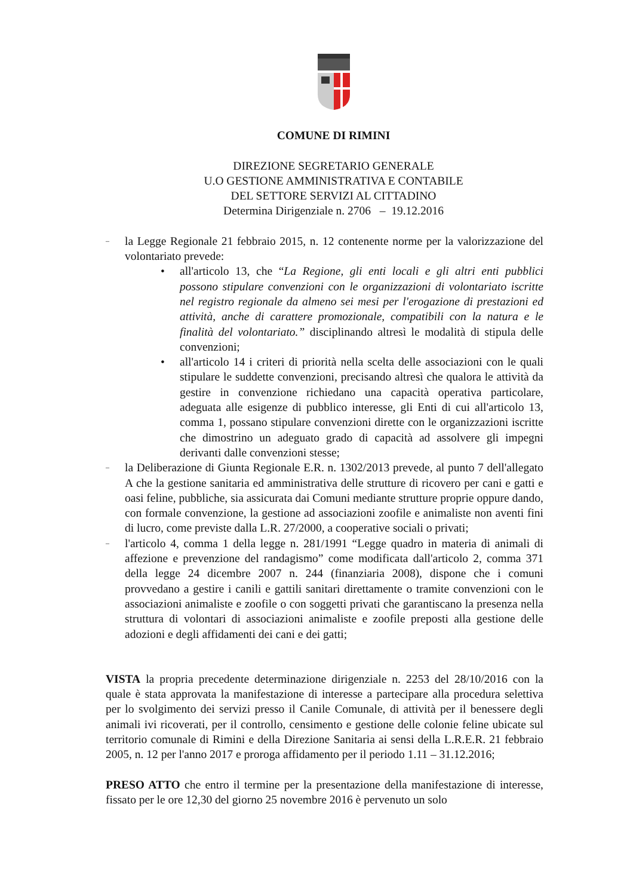COMUNE DI RIMINI
DIREZIONE SEGRETARIO GENERALE
U.O GESTIONE AMMINISTRATIVA E CONTABILE
DEL SETTORE SERVIZI AL CITTADINO
Determina Dirigenziale n. 2706 – 19.12.2016
–
la Legge Regionale 21 febbraio 2015, n. 12 contenente norme per la valorizzazione del volontariato prevede:
• all'articolo 13, che “La Regione, gli enti locali e gli altri enti pubblici possono stipulare convenzioni con le organizzazioni di volontariato iscritte nel registro regionale da almeno sei mesi per l'erogazione di prestazioni ed attività, anche di carattere promozionale, compatibili con la natura e le finalità del volontariato.” disciplinando altresì le modalità di stipula delle convenzioni;
• all'articolo 14 i criteri di priorità nella scelta delle associazioni con le quali stipulare le suddette convenzioni, precisando altresì che qualora le attività da gestire in convenzione richiedano una capacità operativa particolare, adeguata alle esigenze di pubblico interesse, gli Enti di cui all'articolo 13, comma 1, possano stipulare convenzioni dirette con le organizzazioni iscritte che dimostrino un adeguato grado di capacità ad assolvere gli impegni derivanti dalle convenzioni stesse;
–
la Deliberazione di Giunta Regionale E.R. n. 1302/2013 prevede, al punto 7 dell'allegato A che la gestione sanitaria ed amministrativa delle strutture di ricovero per cani e gatti e oasi feline, pubbliche, sia assicurata dai Comuni mediante strutture proprie oppure dando, con formale convenzione, la gestione ad associazioni zoofile e animaliste non aventi fini di lucro, come previste dalla L.R. 27/2000, a cooperative sociali o privati;
–
l'articolo 4, comma 1 della legge n. 281/1991 “Legge quadro in materia di animali di affezione e prevenzione del randagismo” come modificata dall'articolo 2, comma 371 della legge 24 dicembre 2007 n. 244 (finanziaria 2008), dispone che i comuni provvedano a gestire i canili e gattili sanitari direttamente o tramite convenzioni con le associazioni animaliste e zoofile o con soggetti privati che garantiscano la presenza nella struttura di volontari di associazioni animaliste e zoofile preposti alla gestione delle adozioni e degli affidamenti dei cani e dei gatti;
VISTA la propria precedente determinazione dirigenziale n. 2253 del 28/10/2016 con la quale è stata approvata la manifestazione di interesse a partecipare alla procedura selettiva per lo svolgimento dei servizi presso il Canile Comunale, di attività per il benessere degli animali ivi ricoverati, per il controllo, censimento e gestione delle colonie feline ubicate sul territorio comunale di Rimini e della Direzione Sanitaria ai sensi della L.R.E.R. 21 febbraio 2005, n. 12 per l'anno 2017 e proroga affidamento per il periodo 1.11 – 31.12.2016;
PRESO ATTO che entro il termine per la presentazione della manifestazione di interesse, fissato per le ore 12,30 del giorno 25 novembre 2016 è pervenuto un solo